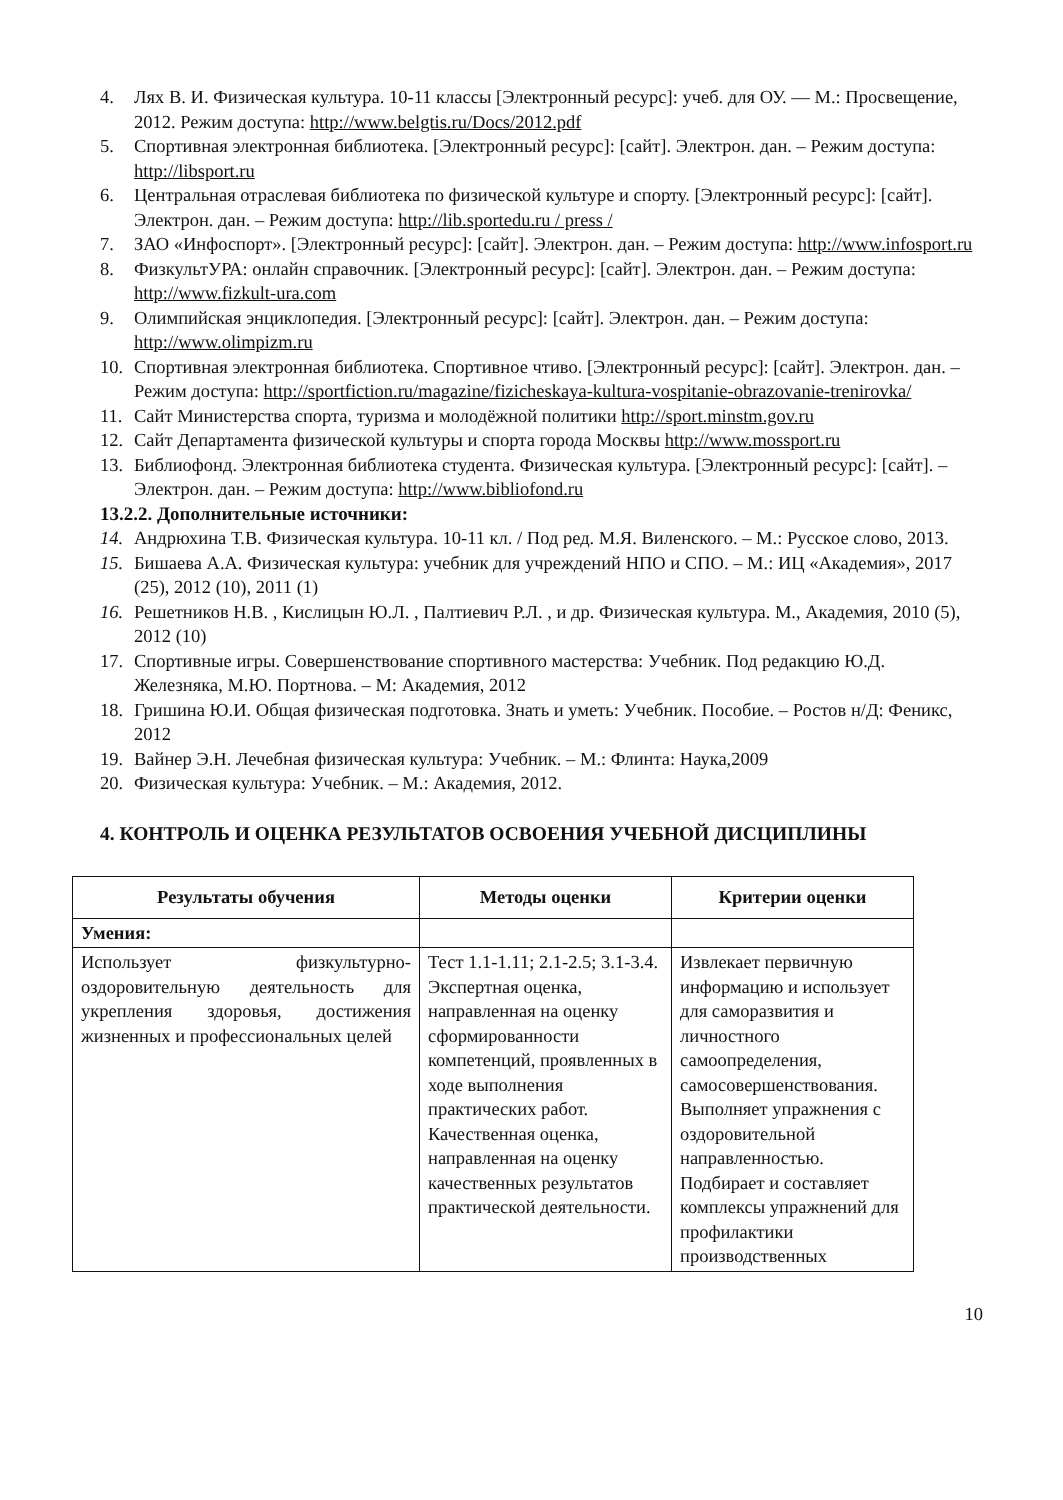4. Лях В. И. Физическая культура. 10-11 классы [Электронный ресурс]: учеб. для ОУ. — М.: Просвещение, 2012. Режим доступа: http://www.belgtis.ru/Docs/2012.pdf
5. Спортивная электронная библиотека. [Электронный ресурс]: [сайт]. Электрон. дан. – Режим доступа: http://libsport.ru
6. Центральная отраслевая библиотека по физической культуре и спорту. [Электронный ресурс]: [сайт]. Электрон. дан. – Режим доступа: http://lib.sportedu.ru / press /
7. ЗАО «Инфоспорт». [Электронный ресурс]: [сайт]. Электрон. дан. – Режим доступа: http://www.infosport.ru
8. ФизкультУРА: онлайн справочник. [Электронный ресурс]: [сайт]. Электрон. дан. – Режим доступа: http://www.fizkult-ura.com
9. Олимпийская энциклопедия. [Электронный ресурс]: [сайт]. Электрон. дан. – Режим доступа: http://www.olimpizm.ru
10. Спортивная электронная библиотека. Спортивное чтиво. [Электронный ресурс]: [сайт]. Электрон. дан. – Режим доступа: http://sportfiction.ru/magazine/fizicheskaya-kultura-vospitanie-obrazovanie-trenirovka/
11. Сайт Министерства спорта, туризма и молодёжной политики http://sport.minstm.gov.ru
12. Сайт Департамента физической культуры и спорта города Москвы http://www.mossport.ru
13. Библиофонд. Электронная библиотека студента. Физическая культура. [Электронный ресурс]: [сайт]. – Электрон. дан. – Режим доступа: http://www.bibliofond.ru
13.2.2. Дополнительные источники:
14. Андрюхина Т.В. Физическая культура. 10-11 кл. / Под ред. М.Я. Виленского. – М.: Русское слово, 2013.
15. Бишаева А.А. Физическая культура: учебник для учреждений НПО и СПО. – М.: ИЦ «Академия», 2017 (25), 2012 (10), 2011 (1)
16. Решетников Н.В. , Кислицын Ю.Л. , Палтиевич Р.Л. , и др. Физическая культура. М., Академия, 2010 (5), 2012 (10)
17. Спортивные игры. Совершенствование спортивного мастерства: Учебник. Под редакцию Ю.Д. Железняка, М.Ю. Портнова. – М: Академия, 2012
18. Гришина Ю.И. Общая физическая подготовка. Знать и уметь: Учебник. Пособие. – Ростов н/Д: Феникс, 2012
19. Вайнер Э.Н. Лечебная физическая культура: Учебник. – М.: Флинта: Наука,2009
20. Физическая культура: Учебник. – М.: Академия, 2012.
4. КОНТРОЛЬ И ОЦЕНКА РЕЗУЛЬТАТОВ ОСВОЕНИЯ УЧЕБНОЙ ДИСЦИПЛИНЫ
| Результаты обучения | Методы оценки | Критерии оценки |
| --- | --- | --- |
| Умения: | | |
| Использует физкультурно-оздоровительную деятельность для укрепления здоровья, достижения жизненных и профессиональных целей | Тест 1.1-1.11; 2.1-2.5; 3.1-3.4. Экспертная оценка, направленная на оценку сформированности компетенций, проявленных в ходе выполнения практических работ. Качественная оценка, направленная на оценку качественных результатов практической деятельности. | Извлекает первичную информацию и использует для саморазвития и личностного самоопределения, самосовершенствования. Выполняет упражнения с оздоровительной направленностью. Подбирает и составляет комплексы упражнений для профилактики производственных |
10